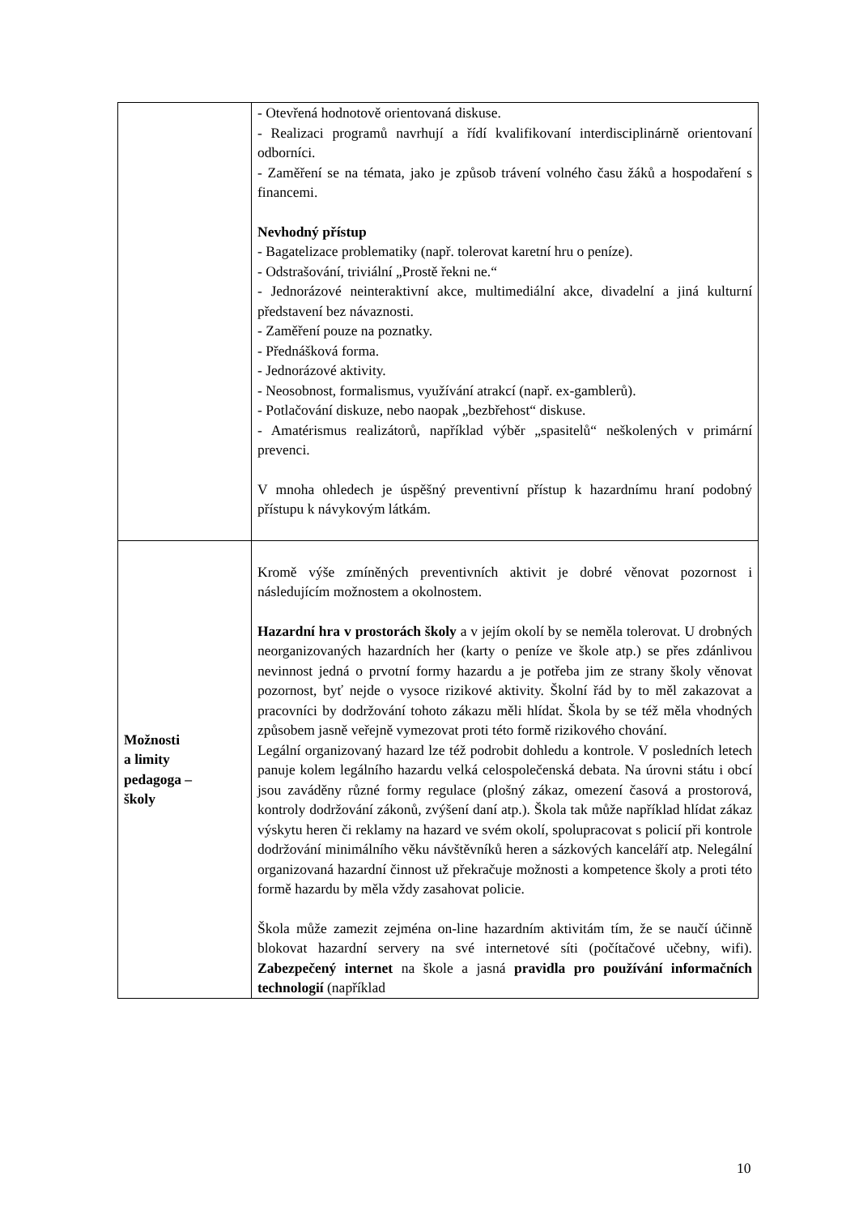| | - Otevřená hodnotově orientovaná diskuse. - Realizaci programů navrhují a řídí kvalifikovaní interdisciplinárně orientovaní odborníci. - Zaměření se na témata, jako je způsob trávení volného času žáků a hospodaření s financemi. Nevhodný přístup - Bagatelizace problematiky (např. tolerovat karetní hru o peníze). - Odstrašování, triviální „Prostě řekni ne.“ - Jednorázové neinteraktivní akce, multimediální akce, divadelní a jiná kulturní představení bez návaznosti. - Zaměření pouze na poznatky. - Přednášková forma. - Jednorázové aktivity. - Neosobnost, formalismus, využívání atrakcí (např. ex-gamblerů). - Potlačování diskuze, nebo naopak „bezbřehost“ diskuse. - Amatérismus realizátorů, například výběr „spasitelů“ neškolených v primární prevenci. V mnoha ohledech je úspěšný preventivní přístup k hazardnímu hraní podobný přístupu k návykovým látkám. |
| Možnosti a limity pedagoga – školy | Kromě výše zmíněných preventivních aktivit je dobré věnovat pozornost i následujícím možnostem a okolnostem. Hazardní hra v prostorách školy a v jejím okolí by se neměla tolerovat. U drobných neorganizovaných hazardních her (karty o peníze ve škole atp.) se přes zdánlivou nevinnost jedná o prvotní formy hazardu a je potřeba jim ze strany školy věnovat pozornost, byť nejde o vysoce rizikové aktivity. Školní řád by to měl zakazovat a pracovníci by dodržování tohoto zákazu měli hlídat. Škola by se též měla vhodných způsobem jasně veřejně vymezovat proti této formě rizikového chování. Legální organizovaný hazard lze též podrobit dohledu a kontrole. V posledních letech panuje kolem legálního hazardu velká celospolečenská debata. Na úrovni státu i obcí jsou zaváděny různé formy regulace (plošný zákaz, omezení časová a prostorová, kontroly dodržování zákonů, zvýšení daní atp.). Škola tak může například hlídat zákaz výskytu heren či reklamy na hazard ve svém okolí, spolupracovat s policií při kontrole dodržování minimálního věku návštěvníků heren a sázkových kanceláří atp. Nelegální organizovaná hazardní činnost už překračuje možnosti a kompetence školy a proti této formě hazardu by měla vždy zasahovat policie. Škola může zamezit zejména on-line hazardním aktivitám tím, že se naučí účinně blokovat hazardní servery na své internetové síti (počítačové učebny, wifi). Zabezpečený internet na škole a jasná pravidla pro používání informačních technologií (například |
10